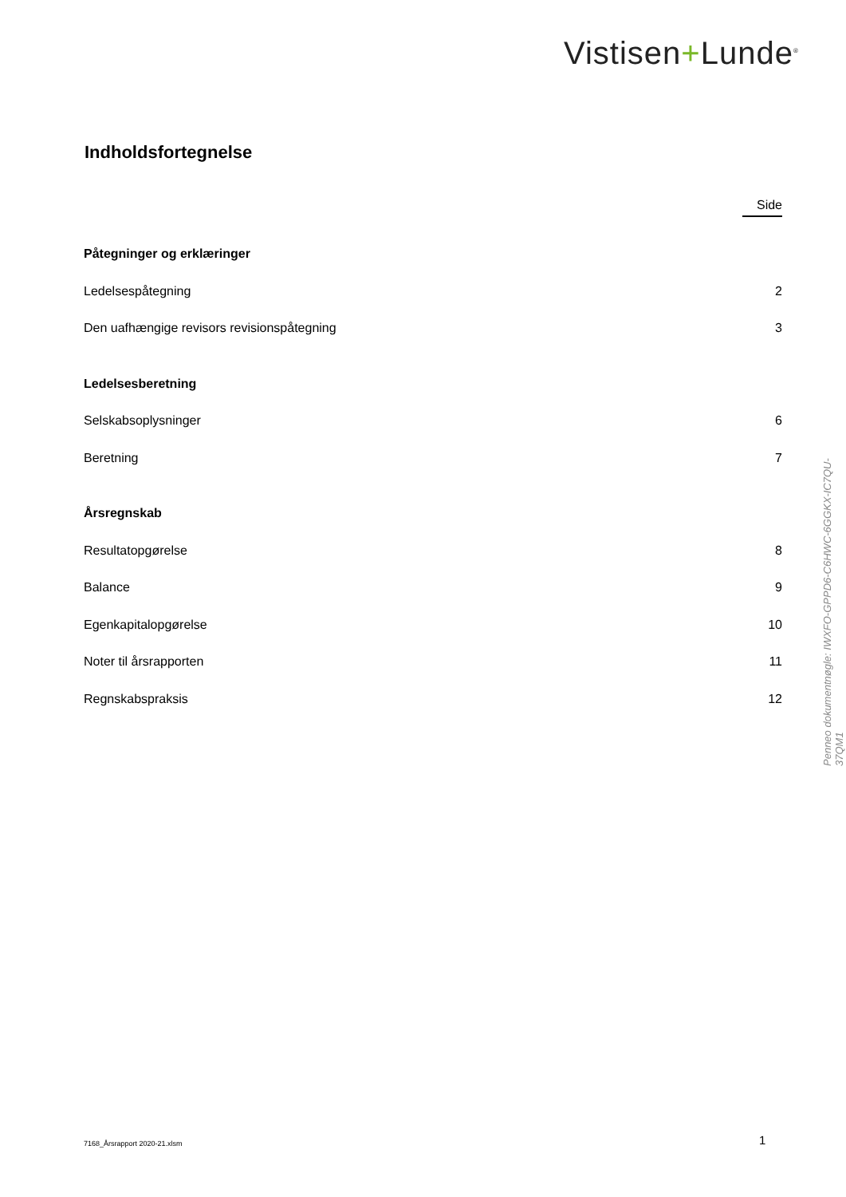Vistisen+Lunde<sup>®</sup>
Indholdsfortegnelse
Side
Påtegninger og erklæringer
Ledelsespåtegning 2
Den uafhængige revisors revisionspåtegning 3
Ledelsesberetning
Selskabsoplysninger 6
Beretning 7
Årsregnskab
Resultatopgørelse 8
Balance 9
Egenkapitalopgørelse 10
Noter til årsrapporten 11
Regnskabspraksis 12
Penneo dokumentnøgle: IWXFO-GPPD6-C6HWC-6GGKX-IC7QU-37QM1
7168_Årsrapport 2020-21.xlsm 1